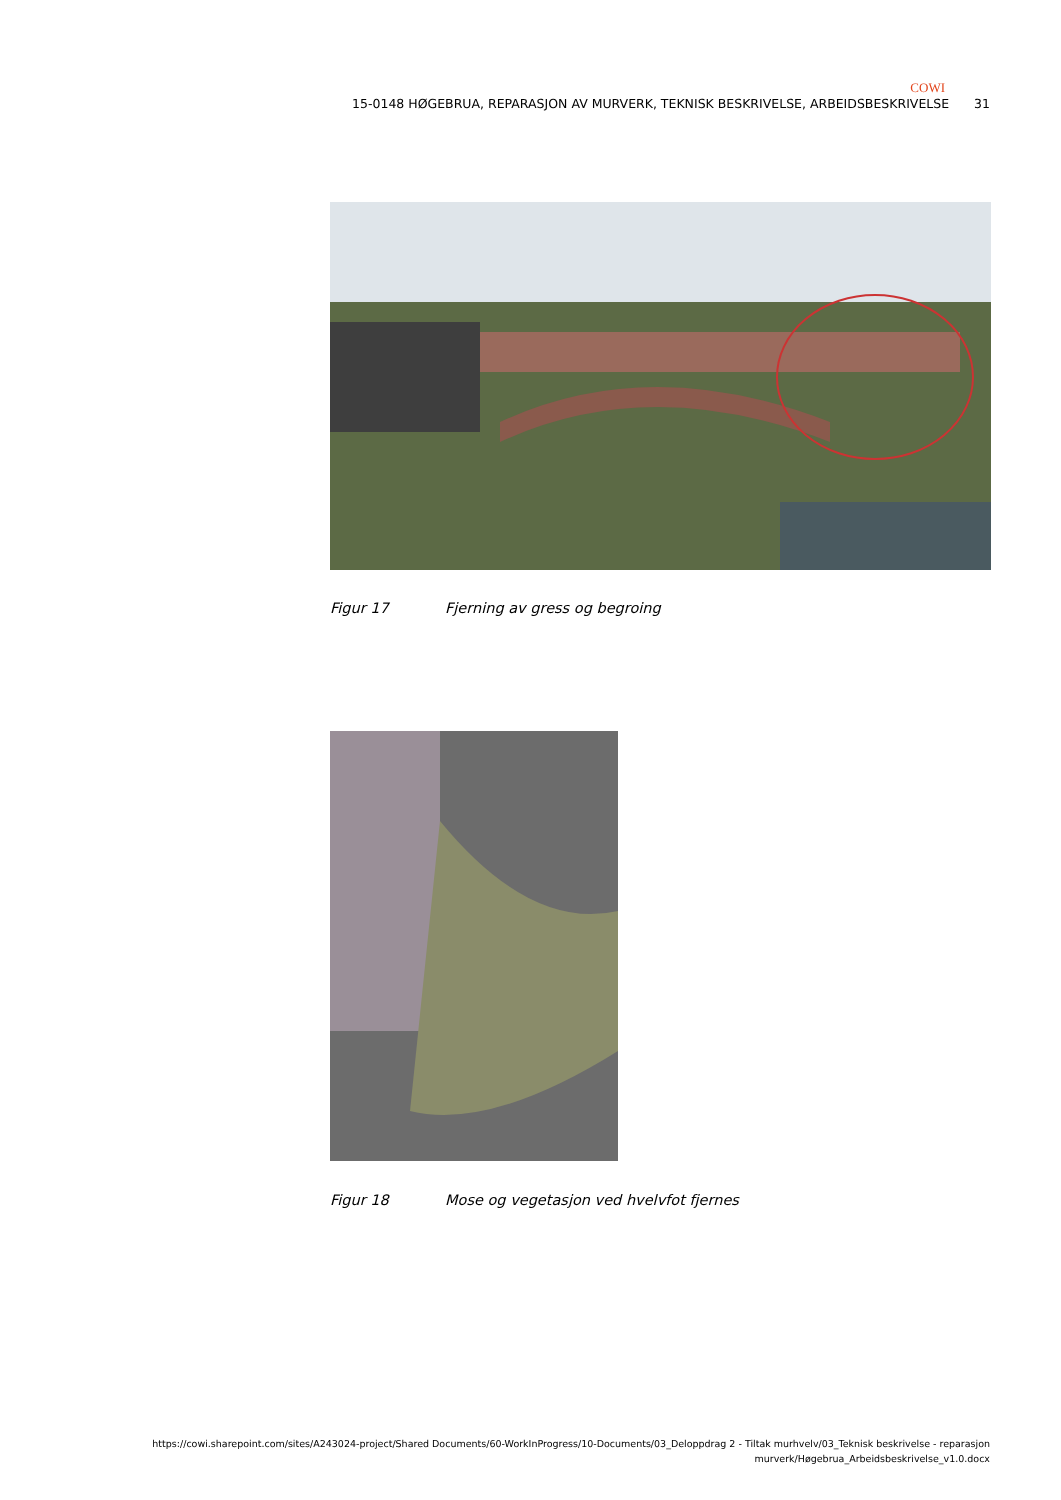COWI
15-0148 HØGEBRUA, REPARASJON AV MURVERK, TEKNISK BESKRIVELSE, ARBEIDSBESKRIVELSE 31
Figur 17 Fjerning av gress og begroing
Figur 18 Mose og vegetasjon ved hvelvfot fjernes
https://cowi.sharepoint.com/sites/A243024-project/Shared Documents/60-WorkInProgress/10-Documents/03_Deloppdrag 2 - Tiltak murhvelv/03_Teknisk beskrivelse - reparasjon
murverk/Høgebrua_Arbeidsbeskrivelse_v1.0.docx